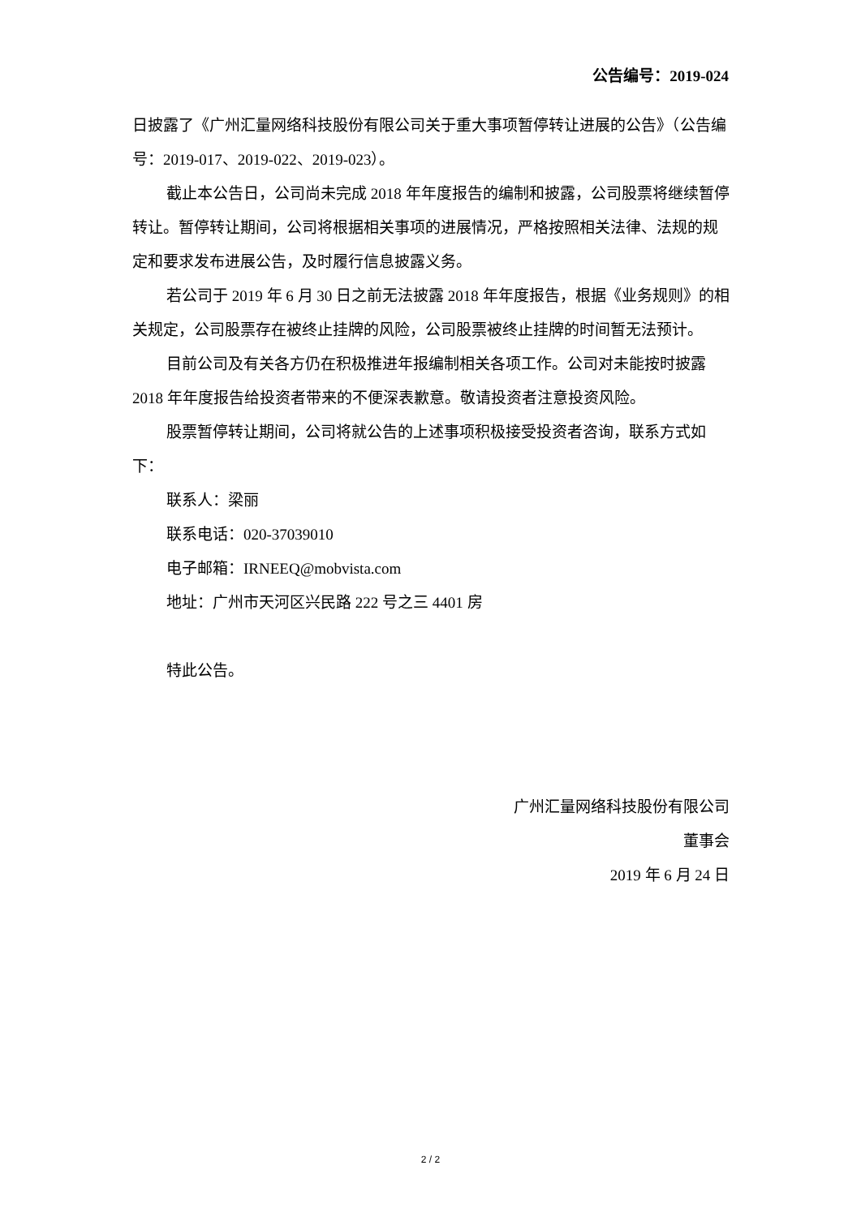公告编号：2019-024
日披露了《广州汇量网络科技股份有限公司关于重大事项暂停转让进展的公告》（公告编号：2019-017、2019-022、2019-023）。
截止本公告日，公司尚未完成 2018 年年度报告的编制和披露，公司股票将继续暂停转让。暂停转让期间，公司将根据相关事项的进展情况，严格按照相关法律、法规的规定和要求发布进展公告，及时履行信息披露义务。
若公司于 2019 年 6 月 30 日之前无法披露 2018 年年度报告，根据《业务规则》的相关规定，公司股票存在被终止挂牌的风险，公司股票被终止挂牌的时间暂无法预计。
目前公司及有关各方仍在积极推进年报编制相关各项工作。公司对未能按时披露 2018 年年度报告给投资者带来的不便深表歉意。敬请投资者注意投资风险。
股票暂停转让期间，公司将就公告的上述事项积极接受投资者咨询，联系方式如下：
联系人：梁丽
联系电话：020-37039010
电子邮箱：IRNEEQ@mobvista.com
地址：广州市天河区兴民路 222 号之三 4401 房
特此公告。
广州汇量网络科技股份有限公司
董事会
2019 年 6 月 24 日
2 / 2